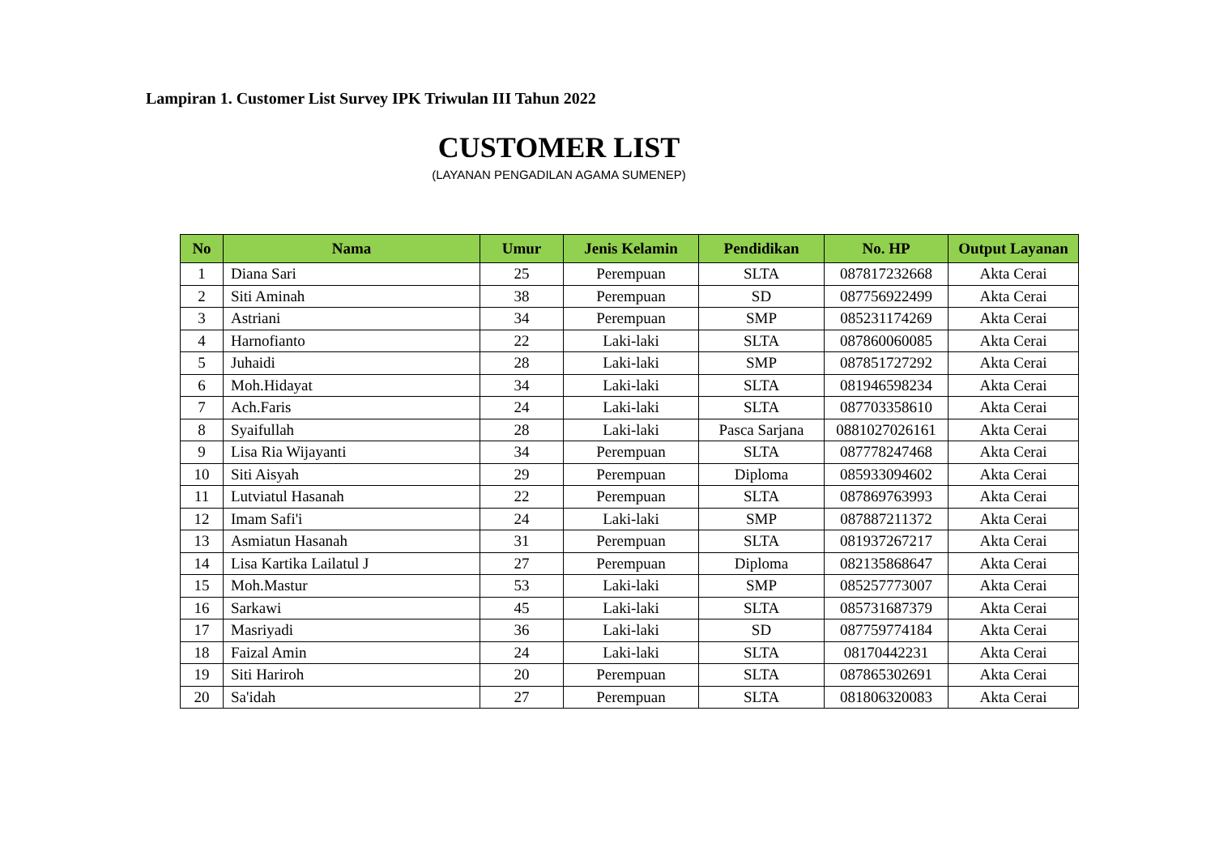Lampiran 1. Customer List Survey IPK Triwulan III Tahun 2022
CUSTOMER LIST
(LAYANAN PENGADILAN AGAMA SUMENEP)
| No | Nama | Umur | Jenis Kelamin | Pendidikan | No. HP | Output Layanan |
| --- | --- | --- | --- | --- | --- | --- |
| 1 | Diana Sari | 25 | Perempuan | SLTA | 087817232668 | Akta Cerai |
| 2 | Siti Aminah | 38 | Perempuan | SD | 087756922499 | Akta Cerai |
| 3 | Astriani | 34 | Perempuan | SMP | 085231174269 | Akta Cerai |
| 4 | Harnofianto | 22 | Laki-laki | SLTA | 087860060085 | Akta Cerai |
| 5 | Juhaidi | 28 | Laki-laki | SMP | 087851727292 | Akta Cerai |
| 6 | Moh.Hidayat | 34 | Laki-laki | SLTA | 081946598234 | Akta Cerai |
| 7 | Ach.Faris | 24 | Laki-laki | SLTA | 087703358610 | Akta Cerai |
| 8 | Syaifullah | 28 | Laki-laki | Pasca Sarjana | 0881027026161 | Akta Cerai |
| 9 | Lisa Ria Wijayanti | 34 | Perempuan | SLTA | 087778247468 | Akta Cerai |
| 10 | Siti Aisyah | 29 | Perempuan | Diploma | 085933094602 | Akta Cerai |
| 11 | Lutviatul Hasanah | 22 | Perempuan | SLTA | 087869763993 | Akta Cerai |
| 12 | Imam Safi'i | 24 | Laki-laki | SMP | 087887211372 | Akta Cerai |
| 13 | Asmiatun Hasanah | 31 | Perempuan | SLTA | 081937267217 | Akta Cerai |
| 14 | Lisa Kartika Lailatul J | 27 | Perempuan | Diploma | 082135868647 | Akta Cerai |
| 15 | Moh.Mastur | 53 | Laki-laki | SMP | 085257773007 | Akta Cerai |
| 16 | Sarkawi | 45 | Laki-laki | SLTA | 085731687379 | Akta Cerai |
| 17 | Masriyadi | 36 | Laki-laki | SD | 087759774184 | Akta Cerai |
| 18 | Faizal Amin | 24 | Laki-laki | SLTA | 08170442231 | Akta Cerai |
| 19 | Siti Hariroh | 20 | Perempuan | SLTA | 087865302691 | Akta Cerai |
| 20 | Sa'idah | 27 | Perempuan | SLTA | 081806320083 | Akta Cerai |